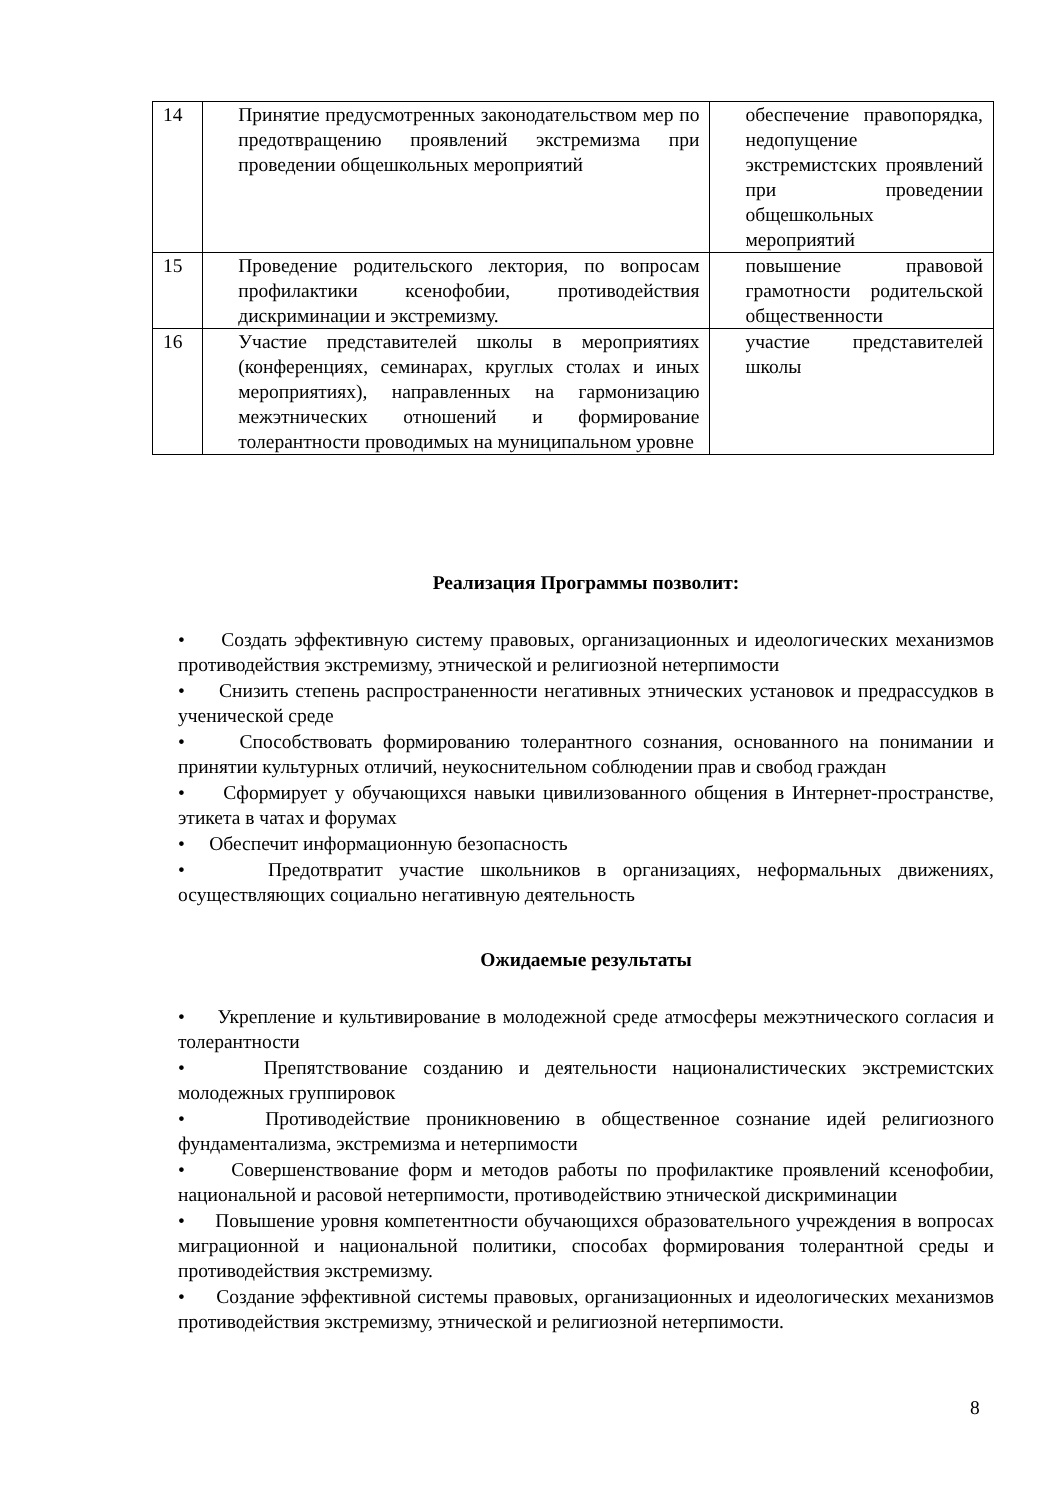| 14 | Принятие предусмотренных законодательством мер по предотвращению проявлений экстремизма при проведении общешкольных мероприятий | обеспечение правопорядка, недопущение экстремистских проявлений при проведении общешкольных мероприятий |
| 15 | Проведение родительского лектория, по вопросам профилактики ксенофобии, противодействия дискриминации и экстремизму. | повышение правовой грамотности родительской общественности |
| 16 | Участие представителей школы в мероприятиях (конференциях, семинарах, круглых столах и иных мероприятиях), направленных на гармонизацию межэтнических отношений и формирование толерантности проводимых на муниципальном уровне | участие представителей школы |
Реализация Программы позволит:
• Создать эффективную систему правовых, организационных и идеологических механизмов противодействия экстремизму, этнической и религиозной нетерпимости
• Снизить степень распространенности негативных этнических установок и предрассудков в ученической среде
• Способствовать формированию толерантного сознания, основанного на понимании и принятии культурных отличий, неукоснительном соблюдении прав и свобод граждан
• Сформирует у обучающихся навыки цивилизованного общения в Интернет-пространстве, этикета в чатах и форумах
• Обеспечит информационную безопасность
• Предотвратит участие школьников в организациях, неформальных движениях, осуществляющих социально негативную деятельность
Ожидаемые результаты
• Укрепление и культивирование в молодежной среде атмосферы межэтнического согласия и толерантности
• Препятствование созданию и деятельности националистических экстремистских молодежных группировок
• Противодействие проникновению в общественное сознание идей религиозного фундаментализма, экстремизма и нетерпимости
• Совершенствование форм и методов работы по профилактике проявлений ксенофобии, национальной и расовой нетерпимости, противодействию этнической дискриминации
• Повышение уровня компетентности обучающихся образовательного учреждения в вопросах миграционной и национальной политики, способах формирования толерантной среды и противодействия экстремизму.
• Создание эффективной системы правовых, организационных и идеологических механизмов противодействия экстремизму, этнической и религиозной нетерпимости.
8